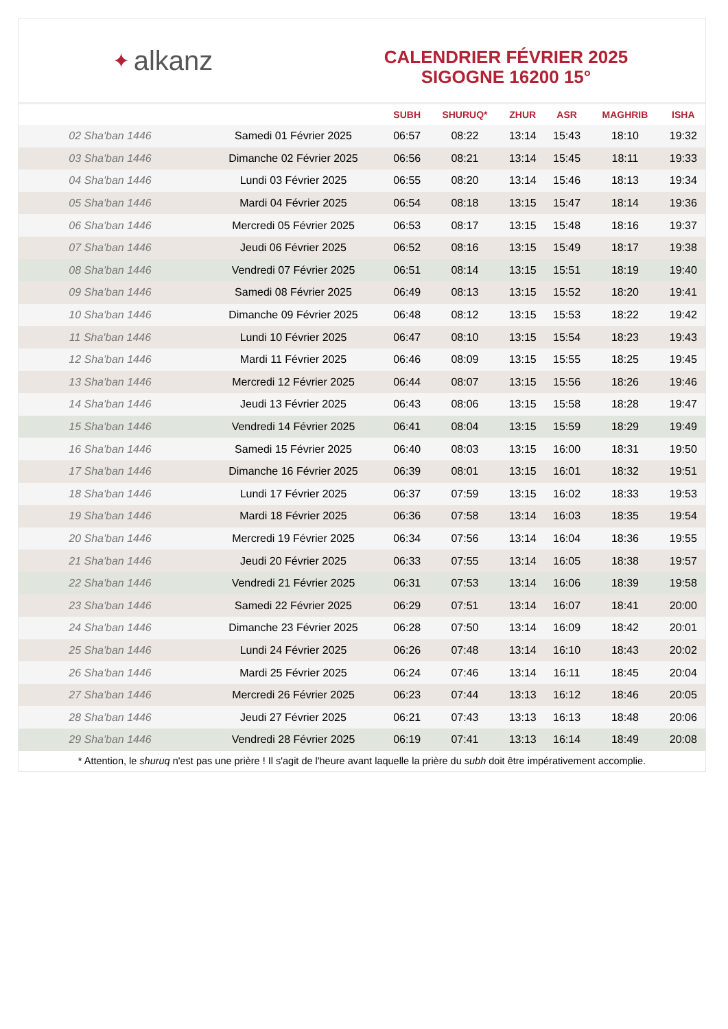✦ alkanz
CALENDRIER FÉVRIER 2025
SIGOGNE 16200 15°
| | | SUBH | SHURUQ* | ZHUR | ASR | MAGHRIB | ISHA |
| --- | --- | --- | --- | --- | --- | --- | --- |
| 02 Sha'ban 1446 | Samedi 01 Février 2025 | 06:57 | 08:22 | 13:14 | 15:43 | 18:10 | 19:32 |
| 03 Sha'ban 1446 | Dimanche 02 Février 2025 | 06:56 | 08:21 | 13:14 | 15:45 | 18:11 | 19:33 |
| 04 Sha'ban 1446 | Lundi 03 Février 2025 | 06:55 | 08:20 | 13:14 | 15:46 | 18:13 | 19:34 |
| 05 Sha'ban 1446 | Mardi 04 Février 2025 | 06:54 | 08:18 | 13:15 | 15:47 | 18:14 | 19:36 |
| 06 Sha'ban 1446 | Mercredi 05 Février 2025 | 06:53 | 08:17 | 13:15 | 15:48 | 18:16 | 19:37 |
| 07 Sha'ban 1446 | Jeudi 06 Février 2025 | 06:52 | 08:16 | 13:15 | 15:49 | 18:17 | 19:38 |
| 08 Sha'ban 1446 | Vendredi 07 Février 2025 | 06:51 | 08:14 | 13:15 | 15:51 | 18:19 | 19:40 |
| 09 Sha'ban 1446 | Samedi 08 Février 2025 | 06:49 | 08:13 | 13:15 | 15:52 | 18:20 | 19:41 |
| 10 Sha'ban 1446 | Dimanche 09 Février 2025 | 06:48 | 08:12 | 13:15 | 15:53 | 18:22 | 19:42 |
| 11 Sha'ban 1446 | Lundi 10 Février 2025 | 06:47 | 08:10 | 13:15 | 15:54 | 18:23 | 19:43 |
| 12 Sha'ban 1446 | Mardi 11 Février 2025 | 06:46 | 08:09 | 13:15 | 15:55 | 18:25 | 19:45 |
| 13 Sha'ban 1446 | Mercredi 12 Février 2025 | 06:44 | 08:07 | 13:15 | 15:56 | 18:26 | 19:46 |
| 14 Sha'ban 1446 | Jeudi 13 Février 2025 | 06:43 | 08:06 | 13:15 | 15:58 | 18:28 | 19:47 |
| 15 Sha'ban 1446 | Vendredi 14 Février 2025 | 06:41 | 08:04 | 13:15 | 15:59 | 18:29 | 19:49 |
| 16 Sha'ban 1446 | Samedi 15 Février 2025 | 06:40 | 08:03 | 13:15 | 16:00 | 18:31 | 19:50 |
| 17 Sha'ban 1446 | Dimanche 16 Février 2025 | 06:39 | 08:01 | 13:15 | 16:01 | 18:32 | 19:51 |
| 18 Sha'ban 1446 | Lundi 17 Février 2025 | 06:37 | 07:59 | 13:15 | 16:02 | 18:33 | 19:53 |
| 19 Sha'ban 1446 | Mardi 18 Février 2025 | 06:36 | 07:58 | 13:14 | 16:03 | 18:35 | 19:54 |
| 20 Sha'ban 1446 | Mercredi 19 Février 2025 | 06:34 | 07:56 | 13:14 | 16:04 | 18:36 | 19:55 |
| 21 Sha'ban 1446 | Jeudi 20 Février 2025 | 06:33 | 07:55 | 13:14 | 16:05 | 18:38 | 19:57 |
| 22 Sha'ban 1446 | Vendredi 21 Février 2025 | 06:31 | 07:53 | 13:14 | 16:06 | 18:39 | 19:58 |
| 23 Sha'ban 1446 | Samedi 22 Février 2025 | 06:29 | 07:51 | 13:14 | 16:07 | 18:41 | 20:00 |
| 24 Sha'ban 1446 | Dimanche 23 Février 2025 | 06:28 | 07:50 | 13:14 | 16:09 | 18:42 | 20:01 |
| 25 Sha'ban 1446 | Lundi 24 Février 2025 | 06:26 | 07:48 | 13:14 | 16:10 | 18:43 | 20:02 |
| 26 Sha'ban 1446 | Mardi 25 Février 2025 | 06:24 | 07:46 | 13:14 | 16:11 | 18:45 | 20:04 |
| 27 Sha'ban 1446 | Mercredi 26 Février 2025 | 06:23 | 07:44 | 13:13 | 16:12 | 18:46 | 20:05 |
| 28 Sha'ban 1446 | Jeudi 27 Février 2025 | 06:21 | 07:43 | 13:13 | 16:13 | 18:48 | 20:06 |
| 29 Sha'ban 1446 | Vendredi 28 Février 2025 | 06:19 | 07:41 | 13:13 | 16:14 | 18:49 | 20:08 |
* Attention, le shuruq n'est pas une prière ! Il s'agit de l'heure avant laquelle la prière du subh doit être impérativement accomplie.